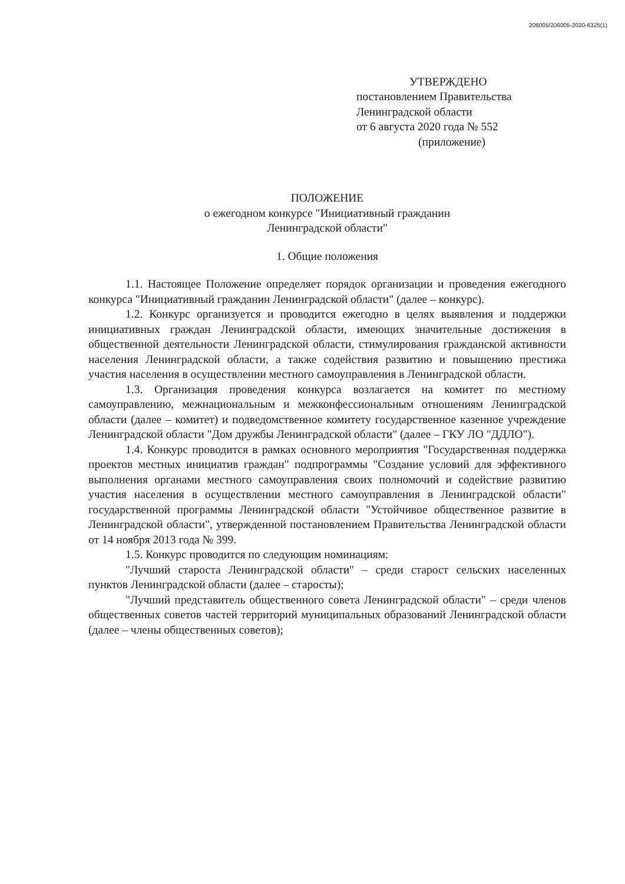206005/206005-2020-6325(1)
УТВЕРЖДЕНО
постановлением Правительства
Ленинградской области
от 6 августа 2020 года № 552
(приложение)
ПОЛОЖЕНИЕ
о ежегодном конкурсе "Инициативный гражданин
Ленинградской области"
1. Общие положения
1.1. Настоящее Положение определяет порядок организации и проведения ежегодного конкурса "Инициативный гражданин Ленинградской области" (далее – конкурс).
1.2. Конкурс организуется и проводится ежегодно в целях выявления и поддержки инициативных граждан Ленинградской области, имеющих значительные достижения в общественной деятельности Ленинградской области, стимулирования гражданской активности населения Ленинградской области, а также содействия развитию и повышению престижа участия населения в осуществлении местного самоуправления в Ленинградской области.
1.3. Организация проведения конкурса возлагается на комитет по местному самоуправлению, межнациональным и межконфессиональным отношениям Ленинградской области (далее – комитет) и подведомственное комитету государственное казенное учреждение Ленинградской области "Дом дружбы Ленинградской области" (далее – ГКУ ЛО "ДДЛО").
1.4. Конкурс проводится в рамках основного мероприятия "Государственная поддержка проектов местных инициатив граждан" подпрограммы "Создание условий для эффективного выполнения органами местного самоуправления своих полномочий и содействие развитию участия населения в осуществлении местного самоуправления в Ленинградской области" государственной программы Ленинградской области "Устойчивое общественное развитие в Ленинградской области", утвержденной постановлением Правительства Ленинградской области от 14 ноября 2013 года № 399.
1.5. Конкурс проводится по следующим номинациям:
"Лучший староста Ленинградской области" – среди старост сельских населенных пунктов Ленинградской области (далее – старосты);
"Лучший представитель общественного совета Ленинградской области" – среди членов общественных советов частей территорий муниципальных образований Ленинградской области (далее – члены общественных советов);